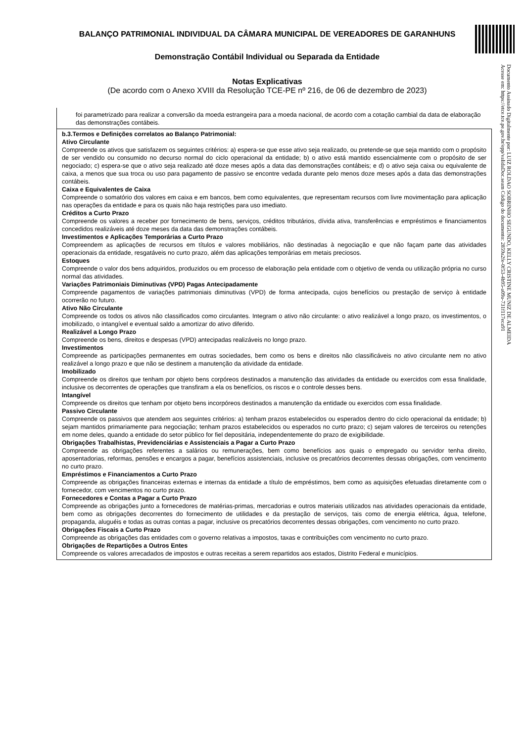BALANÇO PATRIMONIAL INDIVIDUAL DA CÂMARA MUNICIPAL DE VEREADORES DE GARANHUNS
Demonstração Contábil Individual ou Separada da Entidade
Notas Explicativas
(De acordo com o Anexo XVIII da Resolução TCE-PE nº 216, de 06 de dezembro de 2023)
foi parametrizado para realizar a conversão da moeda estrangeira para a moeda nacional, de acordo com a cotação cambial da data de elaboração das demonstrações contábeis.
b.3.Termos e Definições correlatos ao Balanço Patrimonial:
Ativo Circulante
Compreende os ativos que satisfazem os seguintes critérios: a) espera-se que esse ativo seja realizado, ou pretende-se que seja mantido com o propósito de ser vendido ou consumido no decurso normal do ciclo operacional da entidade; b) o ativo está mantido essencialmente com o propósito de ser negociado; c) espera-se que o ativo seja realizado até doze meses após a data das demonstrações contábeis; e d) o ativo seja caixa ou equivalente de caixa, a menos que sua troca ou uso para pagamento de passivo se encontre vedada durante pelo menos doze meses após a data das demonstrações contábeis.
Caixa e Equivalentes de Caixa
Compreende o somatório dos valores em caixa e em bancos, bem como equivalentes, que representam recursos com livre movimentação para aplicação nas operações da entidade e para os quais não haja restrições para uso imediato.
Créditos a Curto Prazo
Compreende os valores a receber por fornecimento de bens, serviços, créditos tributários, dívida ativa, transferências e empréstimos e financiamentos concedidos realizáveis até doze meses da data das demonstrações contábeis.
Investimentos e Aplicações Temporárias a Curto Prazo
Compreendem as aplicações de recursos em títulos e valores mobiliários, não destinadas à negociação e que não façam parte das atividades operacionais da entidade, resgatáveis no curto prazo, além das aplicações temporárias em metais preciosos.
Estoques
Compreende o valor dos bens adquiridos, produzidos ou em processo de elaboração pela entidade com o objetivo de venda ou utilização própria no curso normal das atividades.
Variações Patrimoniais Diminutivas (VPD) Pagas Antecipadamente
Compreende pagamentos de variações patrimoniais diminutivas (VPD) de forma antecipada, cujos benefícios ou prestação de serviço à entidade ocorrerão no futuro.
Ativo Não Circulante
Compreende os todos os ativos não classificados como circulantes. Integram o ativo não circulante: o ativo realizável a longo prazo, os investimentos, o imobilizado, o intangível e eventual saldo a amortizar do ativo diferido.
Realizável a Longo Prazo
Compreende os bens, direitos e despesas (VPD) antecipadas realizáveis no longo prazo.
Investimentos
Compreende as participações permanentes em outras sociedades, bem como os bens e direitos não classificáveis no ativo circulante nem no ativo realizável a longo prazo e que não se destinem a manutenção da atividade da entidade.
Imobilizado
Compreende os direitos que tenham por objeto bens corpóreos destinados a manutenção das atividades da entidade ou exercidos com essa finalidade, inclusive os decorrentes de operações que transfiram a ela os benefícios, os riscos e o controle desses bens.
Intangível
Compreende os direitos que tenham por objeto bens incorpóreos destinados a manutenção da entidade ou exercidos com essa finalidade.
Passivo Circulante
Compreende os passivos que atendem aos seguintes critérios: a) tenham prazos estabelecidos ou esperados dentro do ciclo operacional da entidade; b) sejam mantidos primariamente para negociação; tenham prazos estabelecidos ou esperados no curto prazo; c) sejam valores de terceiros ou retenções em nome deles, quando a entidade do setor público for fiel depositária, independentemente do prazo de exigibilidade.
Obrigações Trabalhistas, Previdenciárias e Assistenciais a Pagar a Curto Prazo
Compreende as obrigações referentes a salários ou remunerações, bem como benefícios aos quais o empregado ou servidor tenha direito, aposentadorias, reformas, pensões e encargos a pagar, benefícios assistenciais, inclusive os precatórios decorrentes dessas obrigações, com vencimento no curto prazo.
Empréstimos e Financiamentos a Curto Prazo
Compreende as obrigações financeiras externas e internas da entidade a título de empréstimos, bem como as aquisições efetuadas diretamente com o fornecedor, com vencimentos no curto prazo.
Fornecedores e Contas a Pagar a Curto Prazo
Compreende as obrigações junto a fornecedores de matérias-primas, mercadorias e outros materiais utilizados nas atividades operacionais da entidade, bem como as obrigações decorrentes do fornecimento de utilidades e da prestação de serviços, tais como de energia elétrica, água, telefone, propaganda, aluguéis e todas as outras contas a pagar, inclusive os precatórios decorrentes dessas obrigações, com vencimento no curto prazo.
Obrigações Fiscais a Curto Prazo
Compreende as obrigações das entidades com o governo relativas a impostos, taxas e contribuições com vencimento no curto prazo.
Obrigações de Repartições a Outros Entes
Compreende os valores arrecadados de impostos e outras receitas a serem repartidos aos estados, Distrito Federal e municípios.
Documento Assinado Digitalmente por: LUIZ ROLDAO SOBRINHO SEGUNDO, KELLY CRISTINE MUNIZ DE ALMEIDA
Acesse em: https://etce.tce.pe.gov.br/epp/validaDoc.seam Código do documento: 2859a2fe-0f53-4b95-a09a-731f117eca91